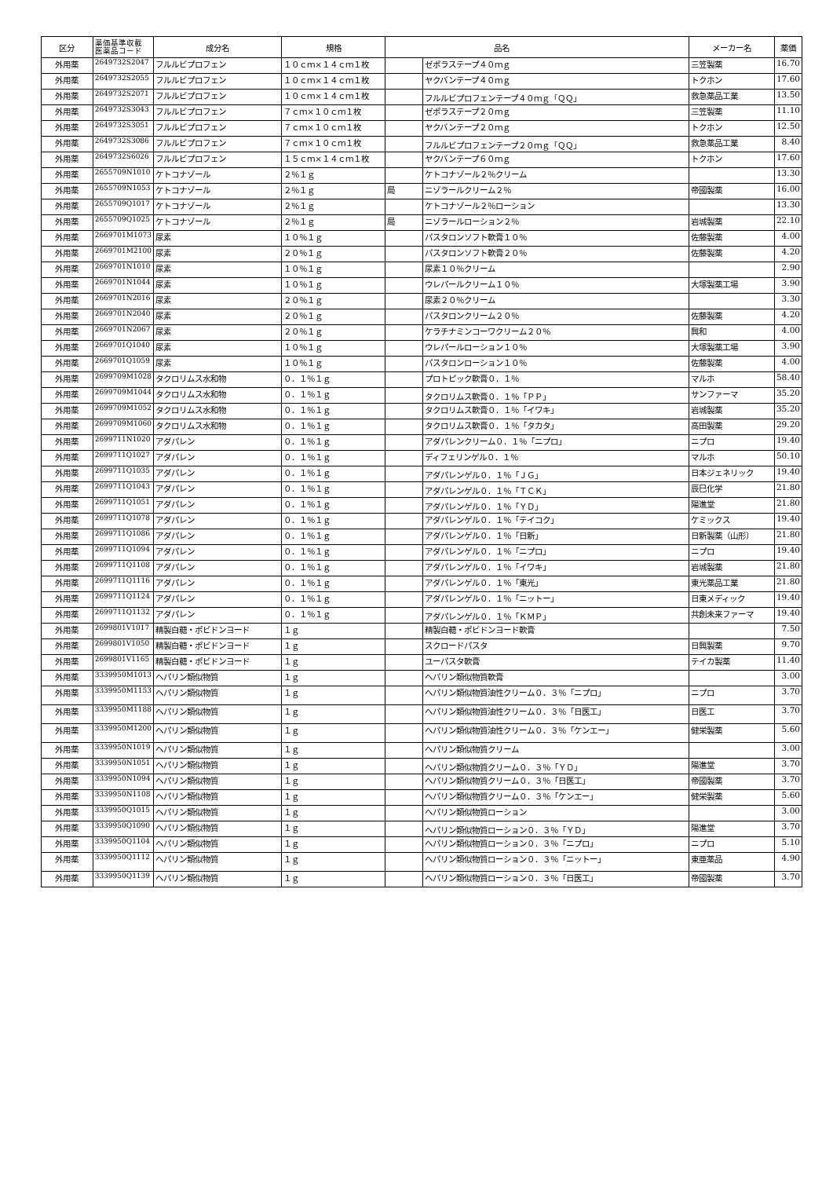| 区分 | 薬価基準収載 医薬品コード | 成分名 | 規格 | | 品名 | メーカー名 | 薬価 |
| --- | --- | --- | --- | --- | --- | --- | --- |
| 外用薬 | 2649732S2047 | フルルビプロフェン | １０ｃｍ×１４ｃｍ１枚 | | ゼポラステープ４０ｍｇ | 三笠製薬 | 16.70 |
| 外用薬 | 2649732S2055 | フルルビプロフェン | １０ｃｍ×１４ｃｍ１枚 | | ヤクバンテープ４０ｍｇ | トクホン | 17.60 |
| 外用薬 | 2649732S2071 | フルルビプロフェン | １０ｃｍ×１４ｃｍ１枚 | | フルルビプロフェンテープ４０ｍｇ「ＱＱ」 | 救急薬品工業 | 13.50 |
| 外用薬 | 2649732S3043 | フルルビプロフェン | ７ｃｍ×１０ｃｍ１枚 | | ゼポラステープ２０ｍｇ | 三笠製薬 | 11.10 |
| 外用薬 | 2649732S3051 | フルルビプロフェン | ７ｃｍ×１０ｃｍ１枚 | | ヤクバンテープ２０ｍｇ | トクホン | 12.50 |
| 外用薬 | 2649732S3086 | フルルビプロフェン | ７ｃｍ×１０ｃｍ１枚 | | フルルビプロフェンテープ２０ｍｇ「ＱＱ」 | 救急薬品工業 | 8.40 |
| 外用薬 | 2649732S6026 | フルルビプロフェン | １５ｃｍ×１４ｃｍ１枚 | | ヤクバンテープ６０ｍｇ | トクホン | 17.60 |
| 外用薬 | 2655709N1010 | ケトコナゾール | ２％１ｇ | | ケトコナゾール２％クリーム | | 13.30 |
| 外用薬 | 2655709N1053 | ケトコナゾール | ２％１ｇ | 局 | ニゾラールクリーム２％ | 帝國製薬 | 16.00 |
| 外用薬 | 2655709Q1017 | ケトコナゾール | ２％１ｇ | | ケトコナゾール２％ローション | | 13.30 |
| 外用薬 | 2655709Q1025 | ケトコナゾール | ２％１ｇ | 局 | ニゾラールローション２％ | 岩城製薬 | 22.10 |
| 外用薬 | 2669701M1073 | 尿素 | １０％１ｇ | | パスタロンソフト軟膏１０％ | 佐藤製薬 | 4.00 |
| 外用薬 | 2669701M2100 | 尿素 | ２０％１ｇ | | パスタロンソフト軟膏２０％ | 佐藤製薬 | 4.20 |
| 外用薬 | 2669701N1010 | 尿素 | １０％１ｇ | | 尿素１０％クリーム | | 2.90 |
| 外用薬 | 2669701N1044 | 尿素 | １０％１ｇ | | ウレパールクリーム１０％ | 大塚製薬工場 | 3.90 |
| 外用薬 | 2669701N2016 | 尿素 | ２０％１ｇ | | 尿素２０％クリーム | | 3.30 |
| 外用薬 | 2669701N2040 | 尿素 | ２０％１ｇ | | パスタロンクリーム２０％ | 佐藤製薬 | 4.20 |
| 外用薬 | 2669701N2067 | 尿素 | ２０％１ｇ | | ケラチナミンコーワクリーム２０％ | 興和 | 4.00 |
| 外用薬 | 2669701Q1040 | 尿素 | １０％１ｇ | | ウレパールローション１０％ | 大塚製薬工場 | 3.90 |
| 外用薬 | 2669701Q1059 | 尿素 | １０％１ｇ | | パスタロンローション１０％ | 佐藤製薬 | 4.00 |
| 外用薬 | 2699709M1028 | タクロリムス水和物 | ０．１％１ｇ | | プロトピック軟膏０．１％ | マルホ | 58.40 |
| 外用薬 | 2699709M1044 | タクロリムス水和物 | ０．１％１ｇ | | タクロリムス軟膏０．１％「ＰＰ」 | サンファーマ | 35.20 |
| 外用薬 | 2699709M1052 | タクロリムス水和物 | ０．１％１ｇ | | タクロリムス軟膏０．１％「イワキ」 | 岩城製薬 | 35.20 |
| 外用薬 | 2699709M1060 | タクロリムス水和物 | ０．１％１ｇ | | タクロリムス軟膏０．１％「タカタ」 | 高田製薬 | 29.20 |
| 外用薬 | 2699711N1020 | アダパレン | ０．１％１ｇ | | アダパレンクリーム０．１％「ニプロ」 | ニプロ | 19.40 |
| 外用薬 | 2699711Q1027 | アダパレン | ０．１％１ｇ | | ディフェリンゲル０．１％ | マルホ | 50.10 |
| 外用薬 | 2699711Q1035 | アダパレン | ０．１％１ｇ | | アダパレンゲル０．１％「ＪＧ」 | 日本ジェネリック | 19.40 |
| 外用薬 | 2699711Q1043 | アダパレン | ０．１％１ｇ | | アダパレンゲル０．１％「ＴＣＫ」 | 辰巳化学 | 21.80 |
| 外用薬 | 2699711Q1051 | アダパレン | ０．１％１ｇ | | アダパレンゲル０．１％「ＹＤ」 | 陽進堂 | 21.80 |
| 外用薬 | 2699711Q1078 | アダパレン | ０．１％１ｇ | | アダパレンゲル０．１％「テイコク」 | ケミックス | 19.40 |
| 外用薬 | 2699711Q1086 | アダパレン | ０．１％１ｇ | | アダパレンゲル０．１％「日新」 | 日新製薬（山形） | 21.80 |
| 外用薬 | 2699711Q1094 | アダパレン | ０．１％１ｇ | | アダパレンゲル０．１％「ニプロ」 | ニプロ | 19.40 |
| 外用薬 | 2699711Q1108 | アダパレン | ０．１％１ｇ | | アダパレンゲル０．１％「イワキ」 | 岩城製薬 | 21.80 |
| 外用薬 | 2699711Q1116 | アダパレン | ０．１％１ｇ | | アダパレンゲル０．１％「東光」 | 東光薬品工業 | 21.80 |
| 外用薬 | 2699711Q1124 | アダパレン | ０．１％１ｇ | | アダパレンゲル０．１％「ニットー」 | 日東メディック | 19.40 |
| 外用薬 | 2699711Q1132 | アダパレン | ０．１％１ｇ | | アダパレンゲル０．１％「ＫＭＰ」 | 共創未来ファーマ | 19.40 |
| 外用薬 | 2699801V1017 | 精製白糖・ポビドンヨード | １ｇ | | 精製白糖・ポビドンヨード軟膏 | | 7.50 |
| 外用薬 | 2699801V1050 | 精製白糖・ポビドンヨード | １ｇ | | スクロードパスタ | 日興製薬 | 9.70 |
| 外用薬 | 2699801V1165 | 精製白糖・ポビドンヨード | １ｇ | | ユーパスタ軟膏 | テイカ製薬 | 11.40 |
| 外用薬 | 3339950M1013 | ヘパリン類似物質 | １ｇ | | ヘパリン類似物質軟膏 | | 3.00 |
| 外用薬 | 3339950M1153 | ヘパリン類似物質 | １ｇ | | ヘパリン類似物質油性クリーム０．３％「ニプロ」 | ニプロ | 3.70 |
| 外用薬 | 3339950M1188 | ヘパリン類似物質 | １ｇ | | ヘパリン類似物質油性クリーム０．３％「日医工」 | 日医工 | 3.70 |
| 外用薬 | 3339950M1200 | ヘパリン類似物質 | １ｇ | | ヘパリン類似物質油性クリーム０．３％「ケンエー」 | 健栄製薬 | 5.60 |
| 外用薬 | 3339950N1019 | ヘパリン類似物質 | １ｇ | | ヘパリン類似物質クリーム | | 3.00 |
| 外用薬 | 3339950N1051 | ヘパリン類似物質 | １ｇ | | ヘパリン類似物質クリーム０．３％「ＹＤ」 | 陽進堂 | 3.70 |
| 外用薬 | 3339950N1094 | ヘパリン類似物質 | １ｇ | | ヘパリン類似物質クリーム０．３％「日医工」 | 帝國製薬 | 3.70 |
| 外用薬 | 3339950N1108 | ヘパリン類似物質 | １ｇ | | ヘパリン類似物質クリーム０．３％「ケンエー」 | 健栄製薬 | 5.60 |
| 外用薬 | 3339950Q1015 | ヘパリン類似物質 | １ｇ | | ヘパリン類似物質ローション | | 3.00 |
| 外用薬 | 3339950Q1090 | ヘパリン類似物質 | １ｇ | | ヘパリン類似物質ローション０．３％「ＹＤ」 | 陽進堂 | 3.70 |
| 外用薬 | 3339950Q1104 | ヘパリン類似物質 | １ｇ | | ヘパリン類似物質ローション０．３％「ニプロ」 | ニプロ | 5.10 |
| 外用薬 | 3339950Q1112 | ヘパリン類似物質 | １ｇ | | ヘパリン類似物質ローション０．３％「ニットー」 | 東亜薬品 | 4.90 |
| 外用薬 | 3339950Q1139 | ヘパリン類似物質 | １ｇ | | ヘパリン類似物質ローション０．３％「日医工」 | 帝國製薬 | 3.70 |